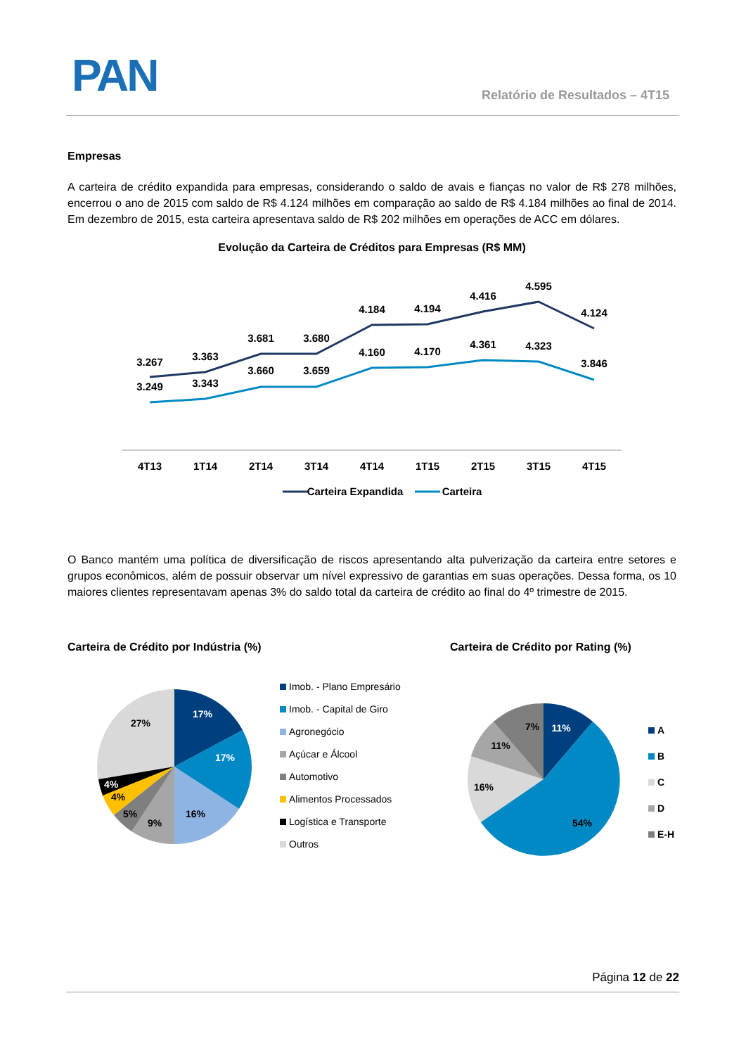PAN Relatório de Resultados – 4T15
Empresas
A carteira de crédito expandida para empresas, considerando o saldo de avais e fianças no valor de R$ 278 milhões, encerrou o ano de 2015 com saldo de R$ 4.124 milhões em comparação ao saldo de R$ 4.184 milhões ao final de 2014. Em dezembro de 2015, esta carteira apresentava saldo de R$ 202 milhões em operações de ACC em dólares.
Evolução da Carteira de Créditos para Empresas (R$ MM)
3.267
3.363
3.681
3.680
4.184
4.194
4.416
4.595
4.124
3.249
3.343
3.660
3.659
4.160
4.170
4.361
4.323
3.846
4T13
1T14
2T14
3T14
4T14
1T15
2T15
3T15
4T15
Carteira Expandida
Carteira
O Banco mantém uma política de diversificação de riscos apresentando alta pulverização da carteira entre setores e grupos econômicos, além de possuir observar um nível expressivo de garantias em suas operações. Dessa forma, os 10 maiores clientes representavam apenas 3% do saldo total da carteira de crédito ao final do 4º trimestre de 2015.
Carteira de Crédito por Indústria (%)
Carteira de Crédito por Rating (%)
17%
17%
16%
9%
5%
4%
4%
27%
Imob. - Plano Empresário
Imob. - Capital de Giro
Agronegócio
Açúcar e Álcool
Automotivo
Alimentos Processados
Logística e Transporte
Outros
11%
54%
16%
11%
7%
A
B
C
D
E-H
Página 12 de 22